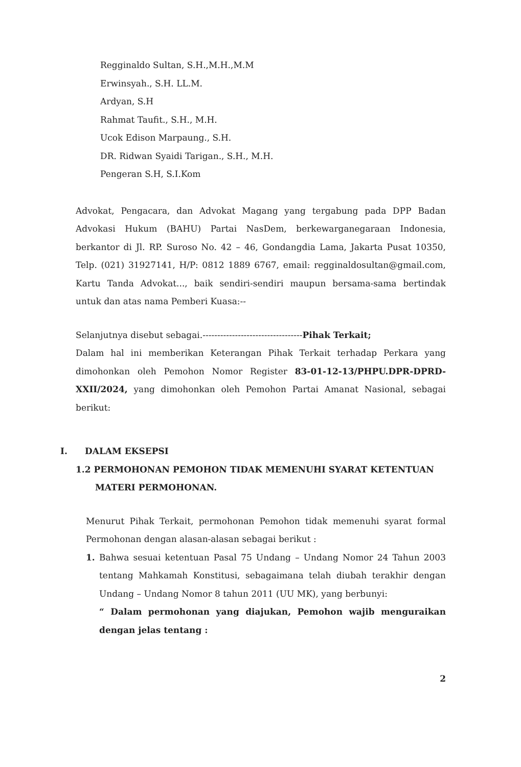Regginaldo Sultan, S.H.,M.H.,M.M
Erwinsyah., S.H. LL.M.
Ardyan, S.H
Rahmat Taufit., S.H., M.H.
Ucok Edison Marpaung., S.H.
DR. Ridwan Syaidi Tarigan., S.H., M.H.
Pengeran S.H, S.I.Kom
Advokat, Pengacara, dan Advokat Magang yang tergabung pada DPP Badan Advokasi Hukum (BAHU) Partai NasDem, berkewarganegaraan Indonesia, berkantor di Jl. RP. Suroso No. 42 – 46, Gondangdia Lama, Jakarta Pusat 10350, Telp. (021) 31927141, H/P: 0812 1889 6767, email: regginaldosultan@gmail.com, Kartu Tanda Advokat..., baik sendiri-sendiri maupun bersama-sama bertindak untuk dan atas nama Pemberi Kuasa:--
Selanjutnya disebut sebagai.----------------------------------Pihak Terkait;
Dalam hal ini memberikan Keterangan Pihak Terkait terhadap Perkara yang dimohonkan oleh Pemohon Nomor Register 83-01-12-13/PHPU.DPR-DPRD-XXII/2024, yang dimohonkan oleh Pemohon Partai Amanat Nasional, sebagai berikut:
I. DALAM EKSEPSI
1.2 PERMOHONAN PEMOHON TIDAK MEMENUHI SYARAT KETENTUAN MATERI PERMOHONAN.
Menurut Pihak Terkait, permohonan Pemohon tidak memenuhi syarat formal Permohonan dengan alasan-alasan sebagai berikut :
1. Bahwa sesuai ketentuan Pasal 75 Undang – Undang Nomor 24 Tahun 2003 tentang Mahkamah Konstitusi, sebagaimana telah diubah terakhir dengan Undang – Undang Nomor 8 tahun 2011 (UU MK), yang berbunyi:
“ Dalam permohonan yang diajukan, Pemohon wajib menguraikan dengan jelas tentang :
2